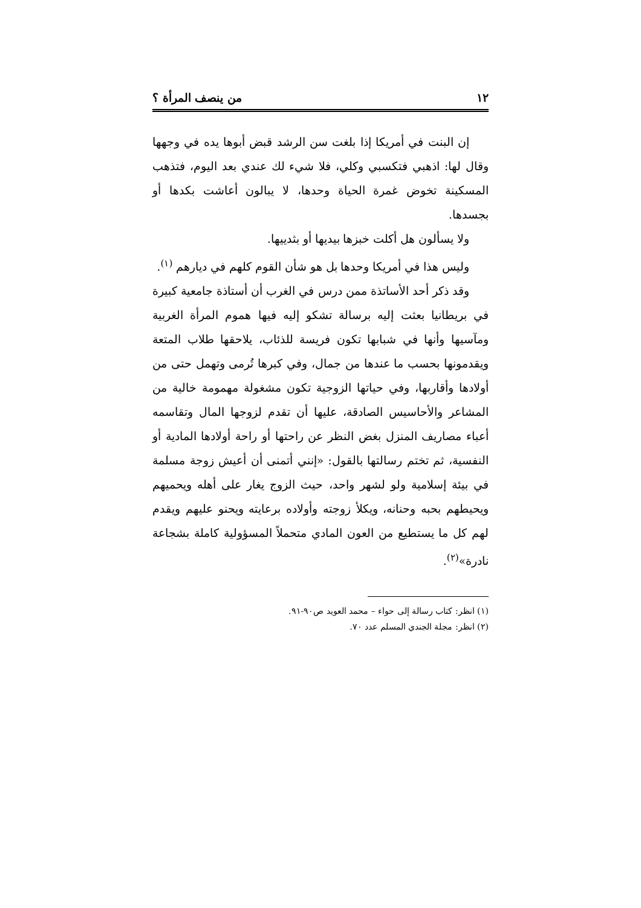١٢ من ينصف المرأة ؟
إن البنت في أمريكا إذا بلغت سن الرشد قبض أبوها يده في وجهها وقال لها: اذهبي فتكسبي وكلي، فلا شيء لك عندي بعد اليوم، فتذهب المسكينة تخوض غمرة الحياة وحدها، لا يبالون أعاشت بكدها أو بجسدها.
ولا يسألون هل أكلت خبزها بيديها أو بثدييها.
وليس هذا في أمريكا وحدها بل هو شأن القوم كلهم في ديارهم <sup>(١)</sup>.
وقد ذكر أحد الأساتذة ممن درس في الغرب أن أستاذة جامعية كبيرة في بريطانيا بعثت إليه برسالة تشكو إليه فيها هموم المرأة الغربية ومآسيها وأنها في شبابها تكون فريسة للذئاب، يلاحقها طلاب المتعة ويقدمونها بحسب ما عندها من جمال، وفي كبرها تُرمى وتهمل حتى من أولادها وأقاربها، وفي حياتها الزوجية تكون مشغولة مهمومة خالية من المشاعر والأحاسيس الصادقة، عليها أن تقدم لزوجها المال وتقاسمه أعباء مصاريف المنزل بغض النظر عن راحتها أو راحة أولادها المادية أو النفسية، ثم تختم رسالتها بالقول: «إنني أتمنى أن أعيش زوجة مسلمة في بيئة إسلامية ولو لشهر واحد، حيث الزوج يغار على أهله ويحميهم ويحيطهم بحبه وحنانه، ويكلأ زوجته وأولاده برعايته ويحنو عليهم ويقدم لهم كل ما يستطيع من العون المادي متحملاً المسؤولية كاملة بشجاعة نادرة»<sup>(٢)</sup>.
(١) انظر: كتاب رسالة إلى حواء – محمد العويد ص٩٠-٩١.
(٢) انظر: مجلة الجندي المسلم عدد ٧٠.